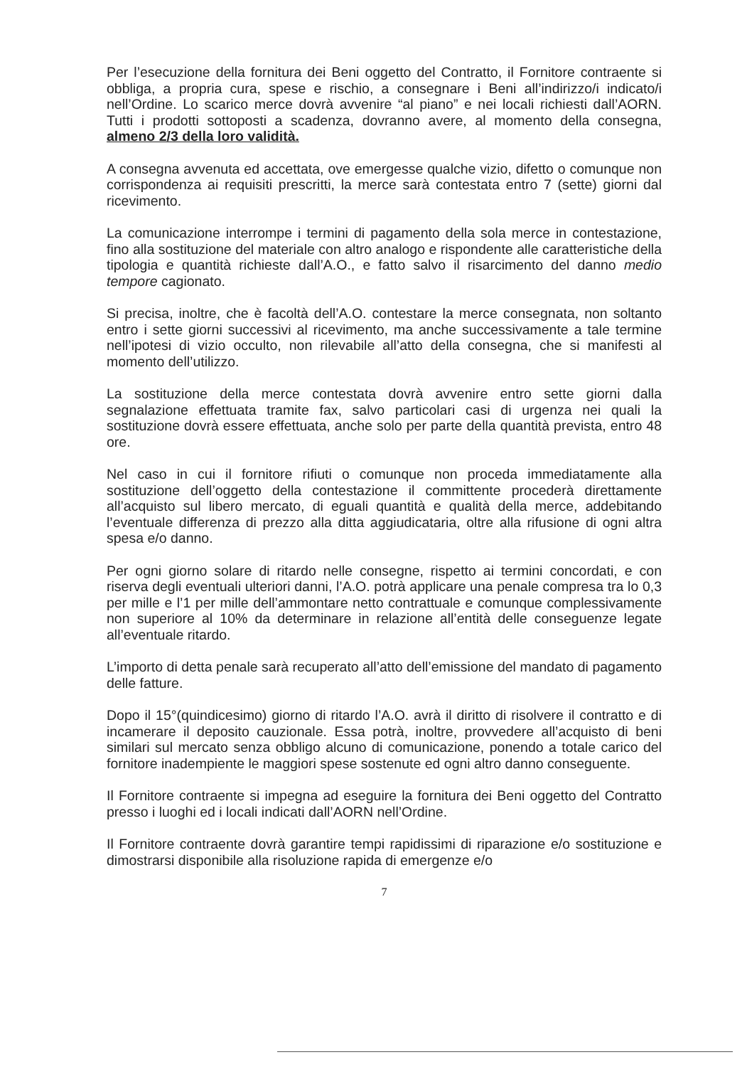Per l’esecuzione della fornitura dei Beni oggetto del Contratto, il Fornitore contraente si obbliga, a propria cura, spese e rischio, a consegnare i Beni all’indirizzo/i indicato/i nell’Ordine. Lo scarico merce dovrà avvenire “al piano” e nei locali richiesti dall’AORN. Tutti i prodotti sottoposti a scadenza, dovranno avere, al momento della consegna, almeno 2/3 della loro validità.
A consegna avvenuta ed accettata, ove emergesse qualche vizio, difetto o comunque non corrispondenza ai requisiti prescritti, la merce sarà contestata entro 7 (sette) giorni dal ricevimento.
La comunicazione interrompe i termini di pagamento della sola merce in contestazione, fino alla sostituzione del materiale con altro analogo e rispondente alle caratteristiche della tipologia e quantità richieste dall’A.O., e fatto salvo il risarcimento del danno medio tempore cagionato.
Si precisa, inoltre, che è facoltà dell’A.O. contestare la merce consegnata, non soltanto entro i sette giorni successivi al ricevimento, ma anche successivamente a tale termine nell’ipotesi di vizio occulto, non rilevabile all’atto della consegna, che si manifesti al momento dell’utilizzo.
La sostituzione della merce contestata dovrà avvenire entro sette giorni dalla segnalazione effettuata tramite fax, salvo particolari casi di urgenza nei quali la sostituzione dovrà essere effettuata, anche solo per parte della quantità prevista, entro 48 ore.
Nel caso in cui il fornitore rifiuti o comunque non proceda immediatamente alla sostituzione dell’oggetto della contestazione il committente procederà direttamente all’acquisto sul libero mercato, di eguali quantità e qualità della merce, addebitando l’eventuale differenza di prezzo alla ditta aggiudicataria, oltre alla rifusione di ogni altra spesa e/o danno.
Per ogni giorno solare di ritardo nelle consegne, rispetto ai termini concordati, e con riserva degli eventuali ulteriori danni, l’A.O. potrà applicare una penale compresa tra lo 0,3 per mille e l’1 per mille dell’ammontare netto contrattuale e comunque complessivamente non superiore al 10% da determinare in relazione all’entità delle conseguenze legate all’eventuale ritardo.
L’importo di detta penale sarà recuperato all’atto dell’emissione del mandato di pagamento delle fatture.
Dopo il 15°(quindicesimo) giorno di ritardo l’A.O. avrà il diritto di risolvere il contratto e di incamerare il deposito cauzionale. Essa potrà, inoltre, provvedere all’acquisto di beni similari sul mercato senza obbligo alcuno di comunicazione, ponendo a totale carico del fornitore inadempiente le maggiori spese sostenute ed ogni altro danno conseguente.
Il Fornitore contraente si impegna ad eseguire la fornitura dei Beni oggetto del Contratto presso i luoghi ed i locali indicati dall’AORN nell’Ordine.
Il Fornitore contraente dovrà garantire tempi rapidissimi di riparazione e/o sostituzione e dimostrarsi disponibile alla risoluzione rapida di emergenze e/o
7